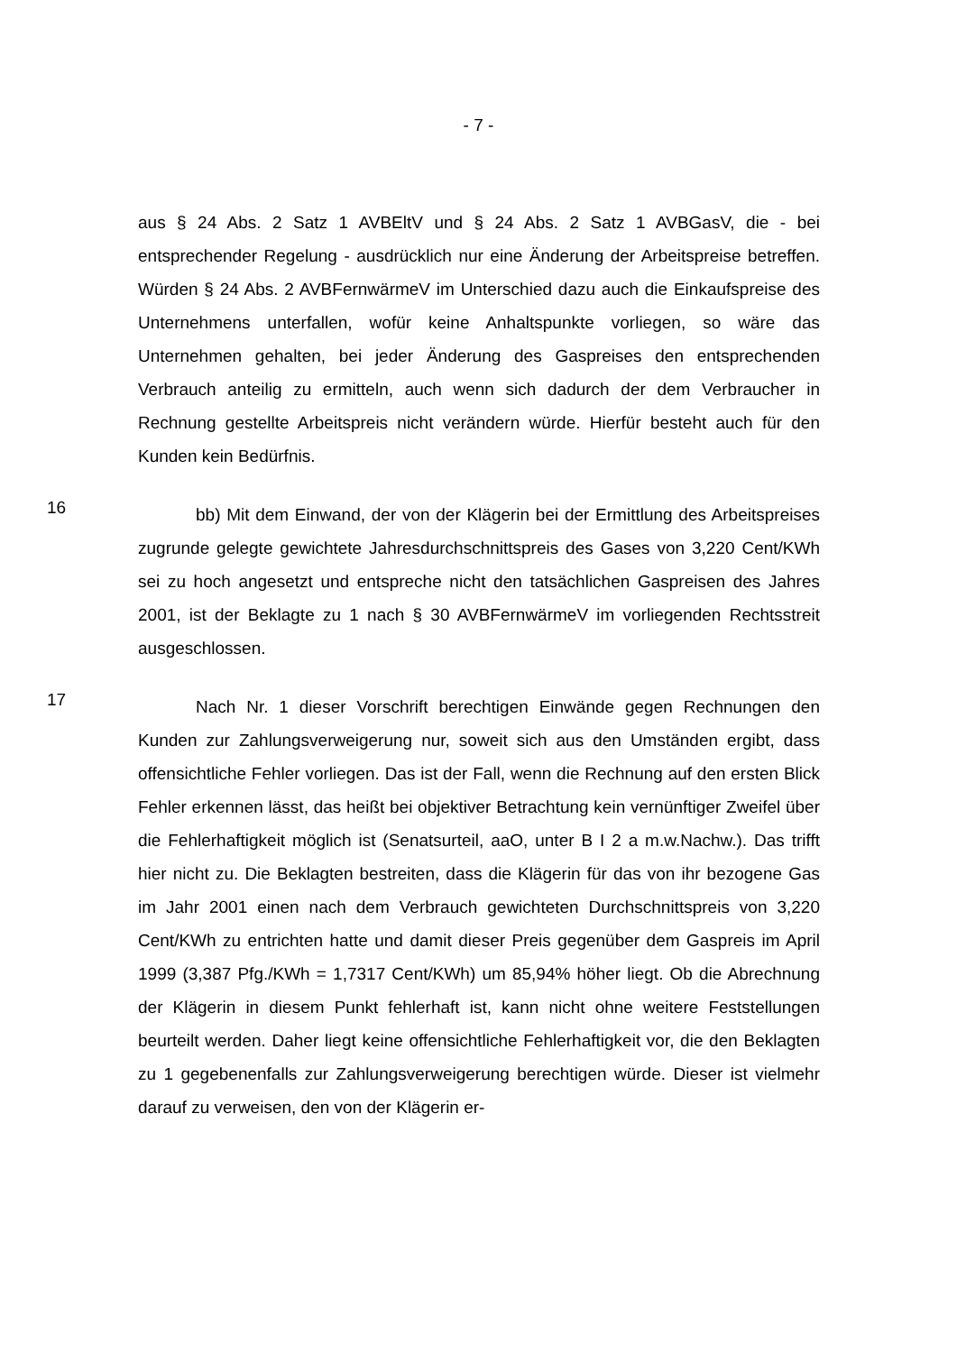- 7 -
aus § 24 Abs. 2 Satz 1 AVBEltV und § 24 Abs. 2 Satz 1 AVBGasV, die - bei entsprechender Regelung - ausdrücklich nur eine Änderung der Arbeitspreise betreffen. Würden § 24 Abs. 2 AVBFernwärmeV im Unterschied dazu auch die Einkaufspreise des Unternehmens unterfallen, wofür keine Anhaltspunkte vorliegen, so wäre das Unternehmen gehalten, bei jeder Änderung des Gaspreises den entsprechenden Verbrauch anteilig zu ermitteln, auch wenn sich dadurch der dem Verbraucher in Rechnung gestellte Arbeitspreis nicht verändern würde. Hierfür besteht auch für den Kunden kein Bedürfnis.
16
bb) Mit dem Einwand, der von der Klägerin bei der Ermittlung des Arbeitspreises zugrunde gelegte gewichtete Jahresdurchschnittspreis des Gases von 3,220 Cent/KWh sei zu hoch angesetzt und entspreche nicht den tatsächlichen Gaspreisen des Jahres 2001, ist der Beklagte zu 1 nach § 30 AVBFernwärmeV im vorliegenden Rechtsstreit ausgeschlossen.
17
Nach Nr. 1 dieser Vorschrift berechtigen Einwände gegen Rechnungen den Kunden zur Zahlungsverweigerung nur, soweit sich aus den Umständen ergibt, dass offensichtliche Fehler vorliegen. Das ist der Fall, wenn die Rechnung auf den ersten Blick Fehler erkennen lässt, das heißt bei objektiver Betrachtung kein vernünftiger Zweifel über die Fehlerhaftigkeit möglich ist (Senatsurteil, aaO, unter B I 2 a m.w.Nachw.). Das trifft hier nicht zu. Die Beklagten bestreiten, dass die Klägerin für das von ihr bezogene Gas im Jahr 2001 einen nach dem Verbrauch gewichteten Durchschnittspreis von 3,220 Cent/KWh zu entrichten hatte und damit dieser Preis gegenüber dem Gaspreis im April 1999 (3,387 Pfg./KWh = 1,7317 Cent/KWh) um 85,94% höher liegt. Ob die Abrechnung der Klägerin in diesem Punkt fehlerhaft ist, kann nicht ohne weitere Feststellungen beurteilt werden. Daher liegt keine offensichtliche Fehlerhaftigkeit vor, die den Beklagten zu 1 gegebenenfalls zur Zahlungsverweigerung berechtigen würde. Dieser ist vielmehr darauf zu verweisen, den von der Klägerin er-